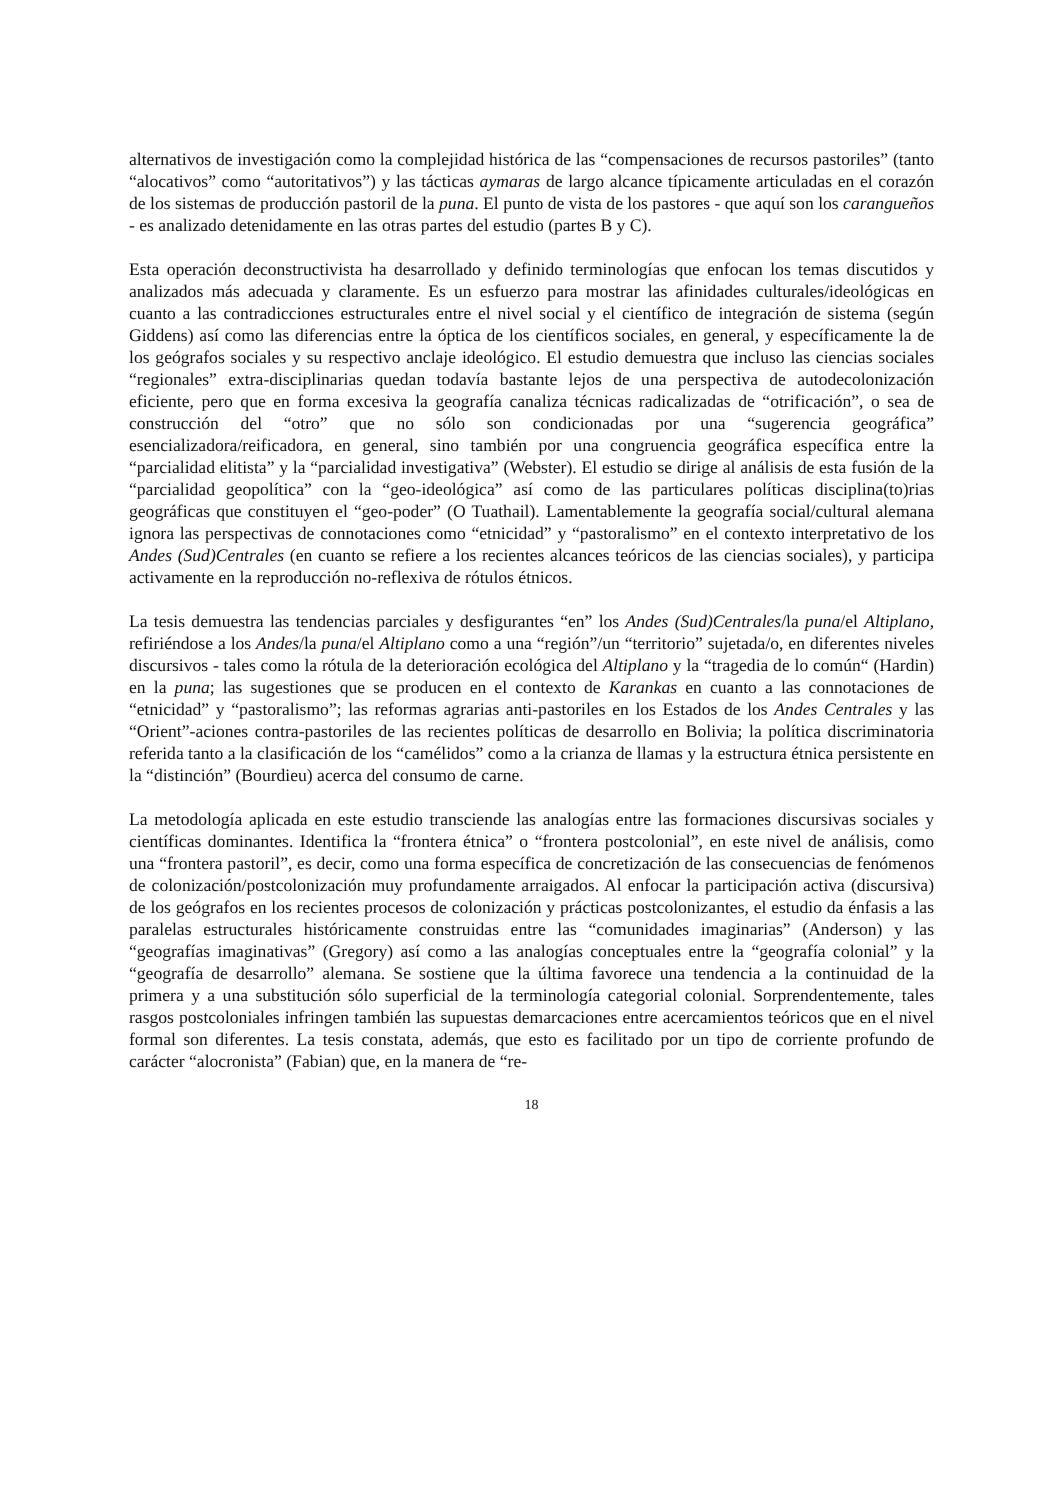alternativos de investigación como la complejidad histórica de las “compensaciones de recursos pastoriles” (tanto “alocativos” como “autoritativos”) y las tácticas aymaras de largo alcance típicamente articuladas en el corazón de los sistemas de producción pastoril de la puna. El punto de vista de los pastores - que aquí son los carangueños - es analizado detenidamente en las otras partes del estudio (partes B y C).
Esta operación deconstructivista ha desarrollado y definido terminologías que enfocan los temas discutidos y analizados más adecuada y claramente. Es un esfuerzo para mostrar las afinidades culturales/ideológicas en cuanto a las contradicciones estructurales entre el nivel social y el científico de integración de sistema (según Giddens) así como las diferencias entre la óptica de los científicos sociales, en general, y específicamente la de los geógrafos sociales y su respectivo anclaje ideológico. El estudio demuestra que incluso las ciencias sociales “regionales” extra-disciplinarias quedan todavía bastante lejos de una perspectiva de autodecolonización eficiente, pero que en forma excesiva la geografía canaliza técnicas radicalizadas de “otrificación”, o sea de construcción del “otro” que no sólo son condicionadas por una “sugerencia geográfica” esencializadora/reificadora, en general, sino también por una congruencia geográfica específica entre la “parcialidad elitista” y la “parcialidad investigativa” (Webster). El estudio se dirige al análisis de esta fusión de la “parcialidad geopolítica” con la “geo-ideológica” así como de las particulares políticas disciplina(to)rias geográficas que constituyen el “geo-poder” (O Tuathail). Lamentablemente la geografía social/cultural alemana ignora las perspectivas de connotaciones como “etnicidad” y “pastoralismo” en el contexto interpretativo de los Andes (Sud)Centrales (en cuanto se refiere a los recientes alcances teóricos de las ciencias sociales), y participa activamente en la reproducción no-reflexiva de rótulos étnicos.
La tesis demuestra las tendencias parciales y desfigurantes “en” los Andes (Sud)Centrales/la puna/el Altiplano, refiriéndose a los Andes/la puna/el Altiplano como a una “región”/un “territorio” sujetada/o, en diferentes niveles discursivos - tales como la rótula de la deterioración ecológica del Altiplano y la “tragedia de lo común“ (Hardin) en la puna; las sugestiones que se producen en el contexto de Karankas en cuanto a las connotaciones de “etnicidad” y “pastoralismo”; las reformas agrarias anti-pastoriles en los Estados de los Andes Centrales y las “Orient”-aciones contra-pastoriles de las recientes políticas de desarrollo en Bolivia; la política discriminatoria referida tanto a la clasificación de los “camélidos” como a la crianza de llamas y la estructura étnica persistente en la “distinción” (Bourdieu) acerca del consumo de carne.
La metodología aplicada en este estudio transciende las analogías entre las formaciones discursivas sociales y científicas dominantes. Identifica la “frontera étnica” o “frontera postcolonial”, en este nivel de análisis, como una “frontera pastoril”, es decir, como una forma específica de concretización de las consecuencias de fenómenos de colonización/postcolonización muy profundamente arraigados. Al enfocar la participación activa (discursiva) de los geógrafos en los recientes procesos de colonización y prácticas postcolonizantes, el estudio da énfasis a las paralelas estructurales históricamente construidas entre las “comunidades imaginarias” (Anderson) y las “geografías imaginativas” (Gregory) así como a las analogías conceptuales entre la “geografía colonial” y la “geografía de desarrollo” alemana. Se sostiene que la última favorece una tendencia a la continuidad de la primera y a una substitución sólo superficial de la terminología categorial colonial. Sorprendentemente, tales rasgos postcoloniales infringen también las supuestas demarcaciones entre acercamientos teóricos que en el nivel formal son diferentes. La tesis constata, además, que esto es facilitado por un tipo de corriente profundo de carácter “alocronista” (Fabian) que, en la manera de “re-
18